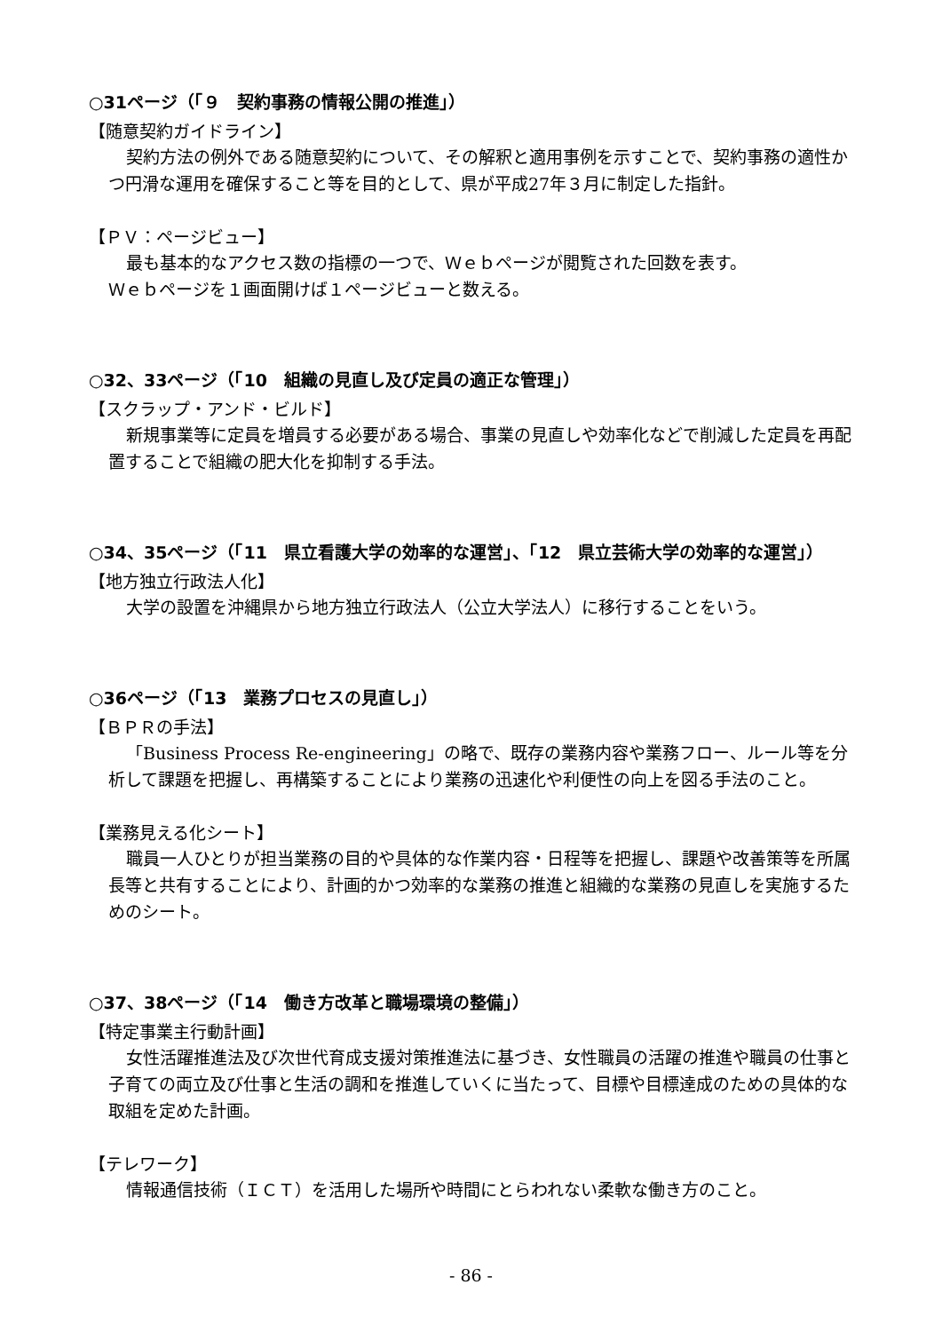○31ページ（「９　契約事務の情報公開の推進」）
【随意契約ガイドライン】
契約方法の例外である随意契約について、その解釈と適用事例を示すことで、契約事務の適性かつ円滑な運用を確保すること等を目的として、県が平成27年３月に制定した指針。
【ＰＶ：ページビュー】
最も基本的なアクセス数の指標の一つで、Ｗｅｂページが閲覧された回数を表す。
Ｗｅｂページを１画面開けば１ページビューと数える。
○32、33ページ（「10　組織の見直し及び定員の適正な管理」）
【スクラップ・アンド・ビルド】
新規事業等に定員を増員する必要がある場合、事業の見直しや効率化などで削減した定員を再配置することで組織の肥大化を抑制する手法。
○34、35ページ（「11　県立看護大学の効率的な運営」、「12　県立芸術大学の効率的な運営」）
【地方独立行政法人化】
大学の設置を沖縄県から地方独立行政法人（公立大学法人）に移行することをいう。
○36ページ（「13　業務プロセスの見直し」）
【ＢＰＲの手法】
「Business Process Re-engineering」の略で、既存の業務内容や業務フロー、ルール等を分析して課題を把握し、再構築することにより業務の迅速化や利便性の向上を図る手法のこと。
【業務見える化シート】
職員一人ひとりが担当業務の目的や具体的な作業内容・日程等を把握し、課題や改善策等を所属長等と共有することにより、計画的かつ効率的な業務の推進と組織的な業務の見直しを実施するためのシート。
○37、38ページ（「14　働き方改革と職場環境の整備」）
【特定事業主行動計画】
女性活躍推進法及び次世代育成支援対策推進法に基づき、女性職員の活躍の推進や職員の仕事と子育ての両立及び仕事と生活の調和を推進していくに当たって、目標や目標達成のための具体的な取組を定めた計画。
【テレワーク】
情報通信技術（ＩＣＴ）を活用した場所や時間にとらわれない柔軟な働き方のこと。
- 86 -